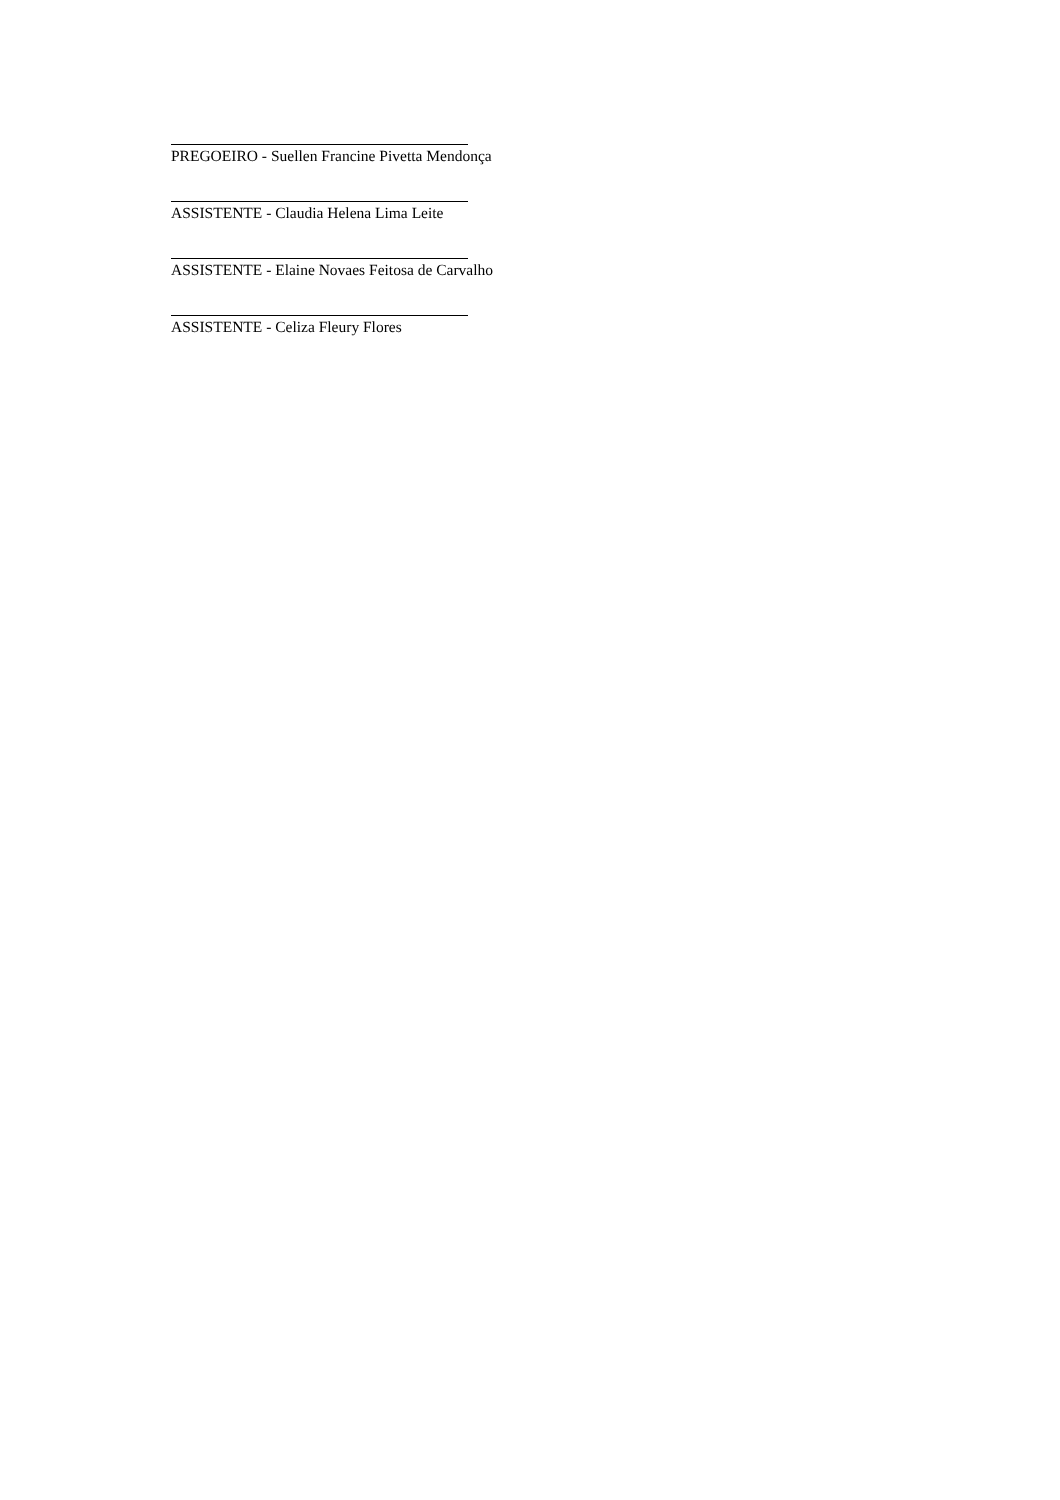PREGOEIRO - Suellen Francine Pivetta Mendonça
ASSISTENTE - Claudia Helena Lima Leite
ASSISTENTE - Elaine Novaes Feitosa de Carvalho
ASSISTENTE - Celiza Fleury Flores